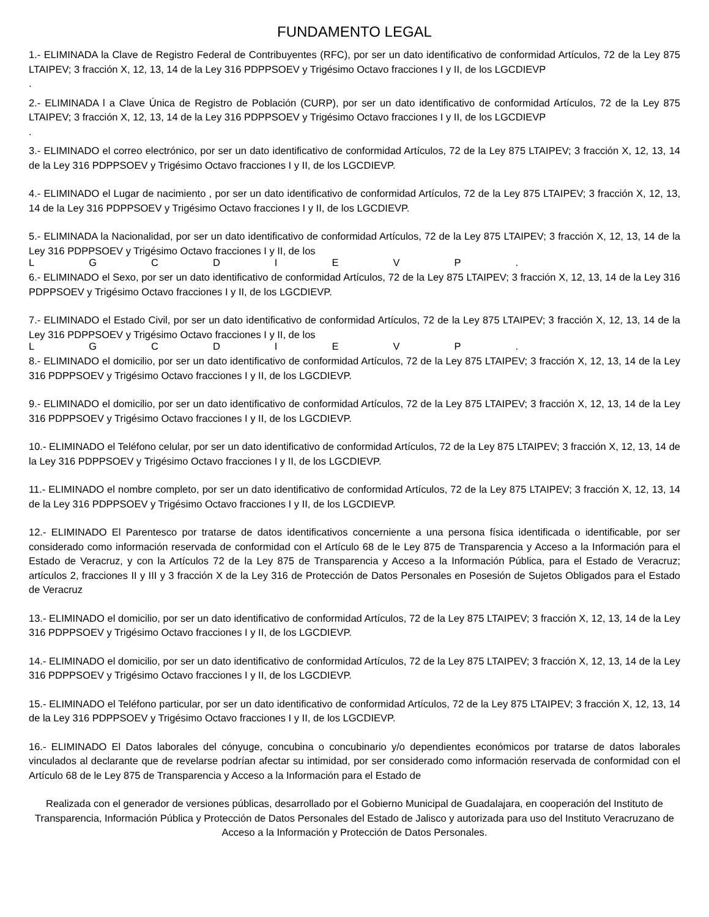FUNDAMENTO LEGAL
1.- ELIMINADA la Clave de Registro Federal de Contribuyentes (RFC), por ser un dato identificativo de conformidad Artículos, 72 de la Ley 875 LTAIPEV; 3 fracción X, 12, 13, 14 de la Ley 316 PDPPSOEV y Trigésimo Octavo fracciones I y II, de los LGCDIEVP
.
2.- ELIMINADA l a Clave Única de Registro de Población (CURP), por ser un dato identificativo de conformidad Artículos, 72 de la Ley 875 LTAIPEV; 3 fracción X, 12, 13, 14 de la Ley 316 PDPPSOEV y Trigésimo Octavo fracciones I y II, de los LGCDIEVP
.
3.- ELIMINADO el correo electrónico, por ser un dato identificativo de conformidad Artículos, 72 de la Ley 875 LTAIPEV; 3 fracción X, 12, 13, 14 de la Ley 316 PDPPSOEV y Trigésimo Octavo fracciones I y II, de los LGCDIEVP.
4.- ELIMINADO el Lugar de nacimiento , por ser un dato identificativo de conformidad Artículos, 72 de la Ley 875 LTAIPEV; 3 fracción X, 12, 13, 14 de la Ley 316 PDPPSOEV y Trigésimo Octavo fracciones I y II, de los LGCDIEVP.
5.- ELIMINADA la Nacionalidad, por ser un dato identificativo de conformidad Artículos, 72 de la Ley 875 LTAIPEV; 3 fracción X, 12, 13, 14 de la Ley 316 PDPPSOEV y Trigésimo Octavo fracciones I y II, de los
L G C D I E V P .
6.- ELIMINADO el Sexo, por ser un dato identificativo de conformidad Artículos, 72 de la Ley 875 LTAIPEV; 3 fracción X, 12, 13, 14 de la Ley 316 PDPPSOEV y Trigésimo Octavo fracciones I y II, de los LGCDIEVP.
7.- ELIMINADO el Estado Civil, por ser un dato identificativo de conformidad Artículos, 72 de la Ley 875 LTAIPEV; 3 fracción X, 12, 13, 14 de la Ley 316 PDPPSOEV y Trigésimo Octavo fracciones I y II, de los
L G C D I E V P .
8.- ELIMINADO el domicilio, por ser un dato identificativo de conformidad Artículos, 72 de la Ley 875 LTAIPEV; 3 fracción X, 12, 13, 14 de la Ley 316 PDPPSOEV y Trigésimo Octavo fracciones I y II, de los LGCDIEVP.
9.- ELIMINADO el domicilio, por ser un dato identificativo de conformidad Artículos, 72 de la Ley 875 LTAIPEV; 3 fracción X, 12, 13, 14 de la Ley 316 PDPPSOEV y Trigésimo Octavo fracciones I y II, de los LGCDIEVP.
10.- ELIMINADO el Teléfono celular, por ser un dato identificativo de conformidad Artículos, 72 de la Ley 875 LTAIPEV; 3 fracción X, 12, 13, 14 de la Ley 316 PDPPSOEV y Trigésimo Octavo fracciones I y II, de los LGCDIEVP.
11.- ELIMINADO el nombre completo, por ser un dato identificativo de conformidad Artículos, 72 de la Ley 875 LTAIPEV; 3 fracción X, 12, 13, 14 de la Ley 316 PDPPSOEV y Trigésimo Octavo fracciones I y II, de los LGCDIEVP.
12.- ELIMINADO El Parentesco por tratarse de datos identificativos concerniente a una persona física identificada o identificable, por ser considerado como información reservada de conformidad con el Artículo 68 de le Ley 875 de Transparencia y Acceso a la Información para el Estado de Veracruz, y con la Artículos 72 de la Ley 875 de Transparencia y Acceso a la Información Pública, para el Estado de Veracruz; artículos 2, fracciones II y III y 3 fracción X de la Ley 316 de Protección de Datos Personales en Posesión de Sujetos Obligados para el Estado de Veracruz
13.- ELIMINADO el domicilio, por ser un dato identificativo de conformidad Artículos, 72 de la Ley 875 LTAIPEV; 3 fracción X, 12, 13, 14 de la Ley 316 PDPPSOEV y Trigésimo Octavo fracciones I y II, de los LGCDIEVP.
14.- ELIMINADO el domicilio, por ser un dato identificativo de conformidad Artículos, 72 de la Ley 875 LTAIPEV; 3 fracción X, 12, 13, 14 de la Ley 316 PDPPSOEV y Trigésimo Octavo fracciones I y II, de los LGCDIEVP.
15.- ELIMINADO el Teléfono particular, por ser un dato identificativo de conformidad Artículos, 72 de la Ley 875 LTAIPEV; 3 fracción X, 12, 13, 14 de la Ley 316 PDPPSOEV y Trigésimo Octavo fracciones I y II, de los LGCDIEVP.
16.- ELIMINADO El Datos laborales del cónyuge, concubina o concubinario y/o dependientes económicos por tratarse de datos laborales vinculados al declarante que de revelarse podrían afectar su intimidad, por ser considerado como información reservada de conformidad con el Artículo 68 de le Ley 875 de Transparencia y Acceso a la Información para el Estado de
Realizada con el generador de versiones públicas, desarrollado por el Gobierno Municipal de Guadalajara, en cooperación del Instituto de Transparencia, Información Pública y Protección de Datos Personales del Estado de Jalisco y autorizada para uso del Instituto Veracruzano de Acceso a la Información y Protección de Datos Personales.